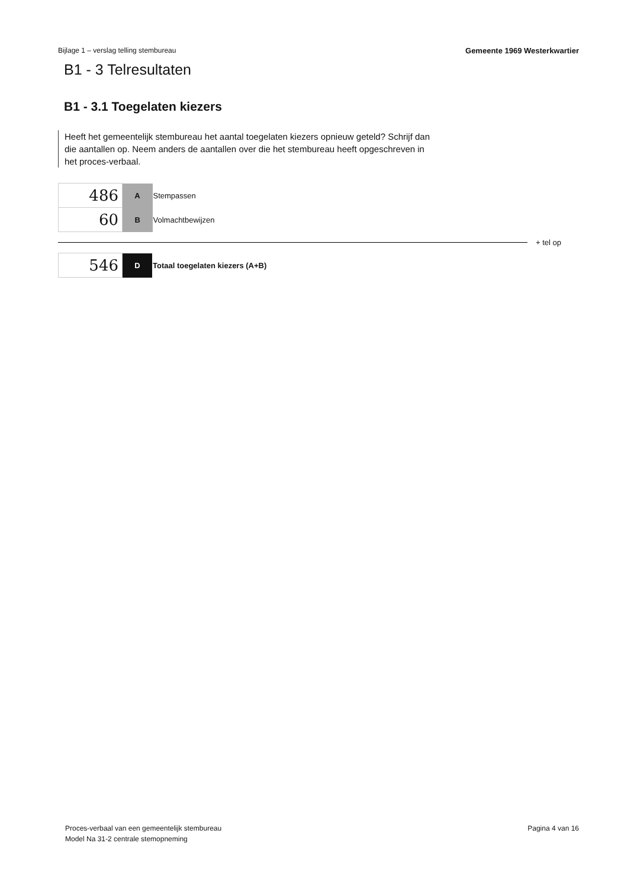Bijlage 1 – verslag telling stembureau Gemeente 1969 Westerkwartier
B1 - 3 Telresultaten
B1 - 3.1 Toegelaten kiezers
Heeft het gemeentelijk stembureau het aantal toegelaten kiezers opnieuw geteld? Schrijf dan die aantallen op. Neem anders de aantallen over die het stembureau heeft opgeschreven in het proces-verbaal.
| 486 | A | Stempassen |
| 60 | B | Volmachtbewijzen |
+ tel op
| 546 | D | Totaal toegelaten kiezers (A+B) |
Proces-verbaal van een gemeentelijk stembureau
Model Na 31-2 centrale stemopneming
Pagina 4 van 16